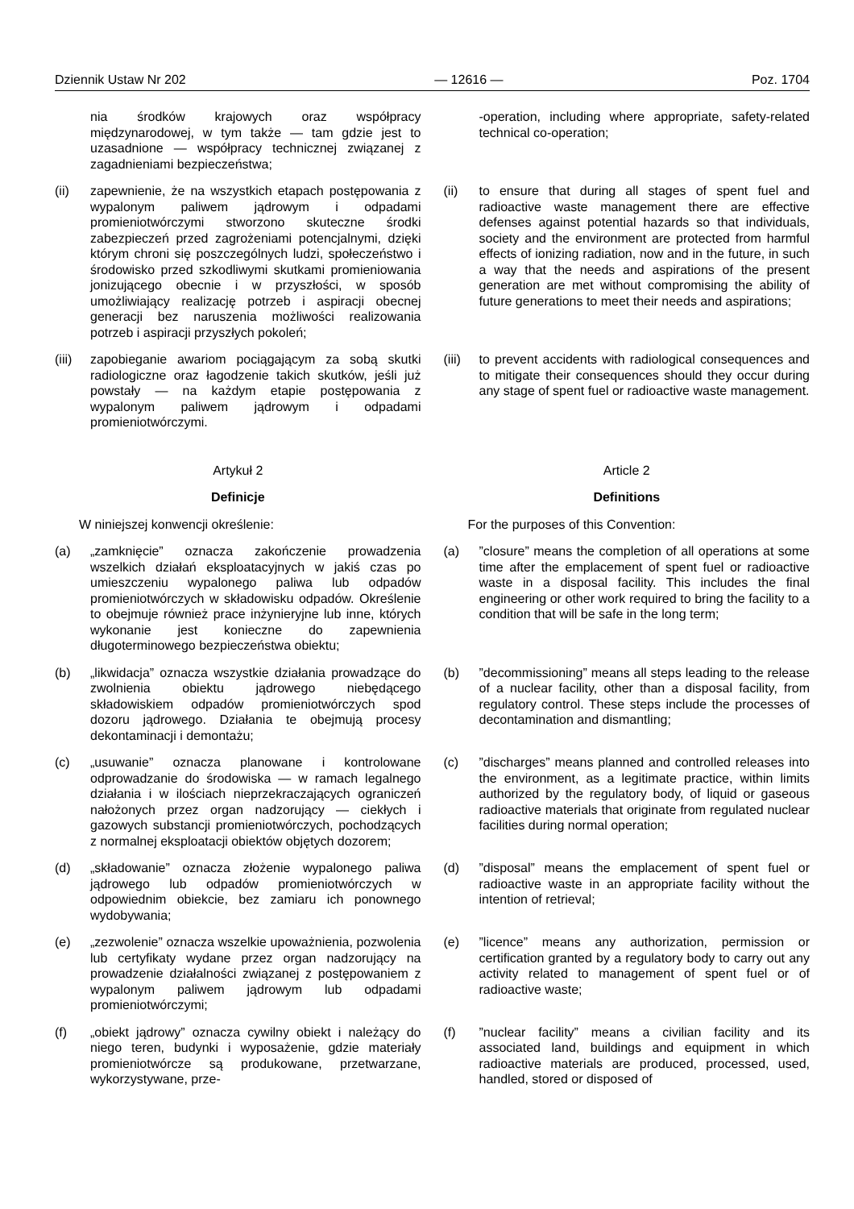Dziennik Ustaw Nr 202 — 12616 — Poz. 1704
nia środków krajowych oraz współpracy międzynarodowej, w tym także — tam gdzie jest to uzasadnione — współpracy technicznej związanej z zagadnieniami bezpieczeństwa;
-operation, including where appropriate, safety-related technical co-operation;
(ii) zapewnienie, że na wszystkich etapach postępowania z wypalonym paliwem jądrowym i odpadami promieniotwórczymi stworzono skuteczne środki zabezpieczeń przed zagrożeniami potencjalnymi, dzięki którym chroni się poszczególnych ludzi, społeczeństwo i środowisko przed szkodliwymi skutkami promieniowania jonizującego obecnie i w przyszłości, w sposób umożliwiający realizację potrzeb i aspiracji obecnej generacji bez naruszenia możliwości realizowania potrzeb i aspiracji przyszłych pokoleń;
(ii) to ensure that during all stages of spent fuel and radioactive waste management there are effective defenses against potential hazards so that individuals, society and the environment are protected from harmful effects of ionizing radiation, now and in the future, in such a way that the needs and aspirations of the present generation are met without compromising the ability of future generations to meet their needs and aspirations;
(iii) zapobieganie awariom pociągającym za sobą skutki radiologiczne oraz łagodzenie takich skutków, jeśli już powstały — na każdym etapie postępowania z wypalonym paliwem jądrowym i odpadami promieniotwórczymi.
(iii) to prevent accidents with radiological consequences and to mitigate their consequences should they occur during any stage of spent fuel or radioactive waste management.
Artykuł 2
Article 2
Definicje
Definitions
W niniejszej konwencji określenie:
For the purposes of this Convention:
(a) „zamknięcie” oznacza zakończenie prowadzenia wszelkich działań eksploatacyjnych w jakiś czas po umieszczeniu wypalonego paliwa lub odpadów promieniotwórczych w składowisku odpadów. Określenie to obejmuje również prace inżynieryjne lub inne, których wykonanie jest konieczne do zapewnienia długoterminowego bezpieczeństwa obiektu;
(a)”closure” means the completion of all operations at some time after the emplacement of spent fuel or radioactive waste in a disposal facility. This includes the final engineering or other work required to bring the facility to a condition that will be safe in the long term;
(b) „likwidacja” oznacza wszystkie działania prowadzące do zwolnienia obiektu jądrowego niebędącego składowiskiem odpadów promieniotwórczych spod dozoru jądrowego. Działania te obejmują procesy dekontaminacji i demontażu;
(b)”decommissioning” means all steps leading to the release of a nuclear facility, other than a disposal facility, from regulatory control. These steps include the processes of decontamination and dismantling;
(c) „usuwanie” oznacza planowane i kontrolowane odprowadzanie do środowiska — w ramach legalnego działania i w ilościach nieprzekraczających ograniczeń nałożonych przez organ nadzorujący — ciekłych i gazowych substancji promieniotwórczych, pochodzących z normalnej eksploatacji obiektów objętych dozorem;
(c)”discharges” means planned and controlled releases into the environment, as a legitimate practice, within limits authorized by the regulatory body, of liquid or gaseous radioactive materials that originate from regulated nuclear facilities during normal operation;
(d) „składowanie” oznacza złożenie wypalonego paliwa jądrowego lub odpadów promieniotwórczych w odpowiednim obiekcie, bez zamiaru ich ponownego wydobywania;
(d)”disposal” means the emplacement of spent fuel or radioactive waste in an appropriate facility without the intention of retrieval;
(e) „zezwolenie” oznacza wszelkie upoważnienia, pozwolenia lub certyfikaty wydane przez organ nadzorujący na prowadzenie działalności związanej z postępowaniem z wypalonym paliwem jądrowym lub odpadami promieniotwórczymi;
(e)”licence” means any authorization, permission or certification granted by a regulatory body to carry out any activity related to management of spent fuel or of radioactive waste;
(f) „obiekt jądrowy” oznacza cywilny obiekt i należący do niego teren, budynki i wyposażenie, gdzie materiały promieniotwórcze są produkowane, przetwarzane, wykorzystywane, prze-
(f)”nuclear facility” means a civilian facility and its associated land, buildings and equipment in which radioactive materials are produced, processed, used, handled, stored or disposed of